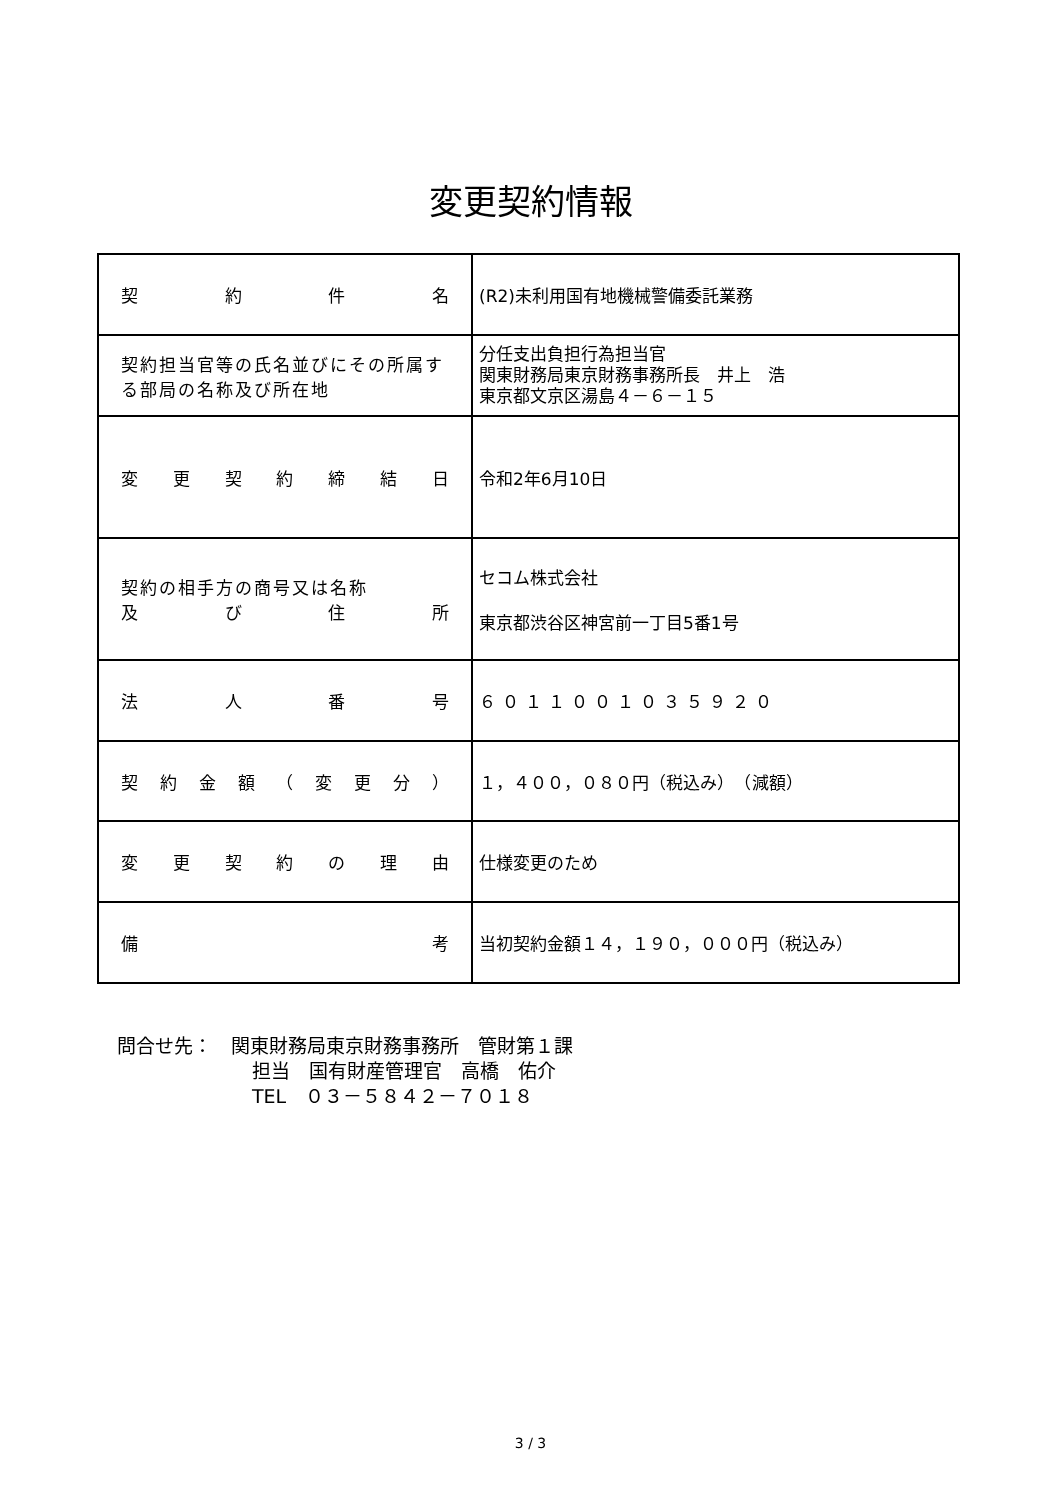変更契約情報
| 契 約 件 名 | (R2)未利用国有地機械警備委託業務 |
| 契約担当官等の氏名並びにその所属する部局の名称及び所在地 | 分任支出負担行為担当官 関東財務局東京財務事務所長 井上 浩 東京都文京区湯島４－６－１５ |
| 変 更 契 約 締 結 日 | 令和2年6月10日 |
| 契約の相手方の商号又は名称 及 び 住 所 | セコム株式会社 東京都渋谷区神宮前一丁目5番1号 |
| 法 人 番 号 | ６０１１００１０３５９２０ |
| 契 約 金 額 （ 変 更 分 ） | １，４００，０８０円（税込み） （減額） |
| 変 更 契 約 の 理 由 | 仕様変更のため |
| 備 考 | 当初契約金額１４，１９０，０００円（税込み） |
問合せ先：　関東財務局東京財務事務所　管財第１課
担当　国有財産管理官　高橋　佑介
TEL　０３－５８４２－７０１８
3 / 3